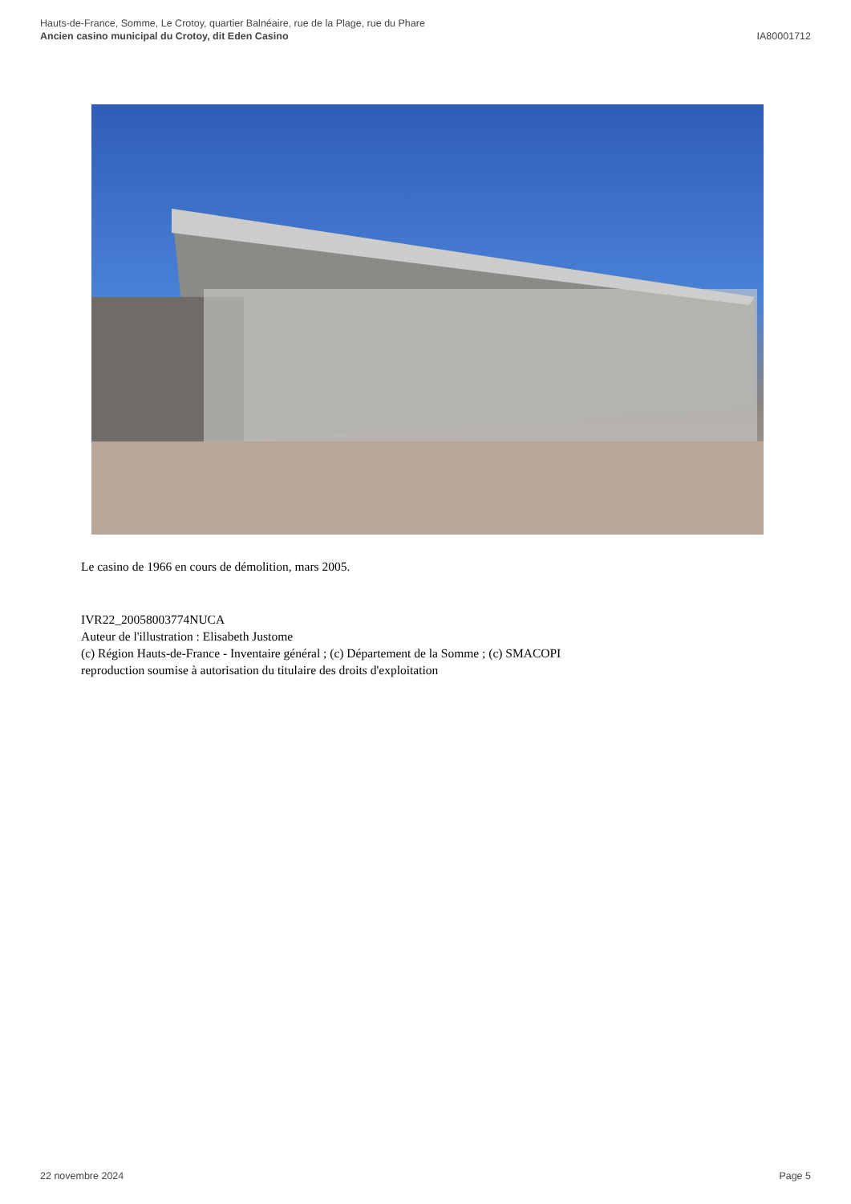Hauts-de-France, Somme, Le Crotoy, quartier Balnéaire, rue de la Plage, rue du Phare
Ancien casino municipal du Crotoy, dit Eden Casino IA80001712
Le casino de 1966 en cours de démolition, mars 2005.
IVR22_20058003774NUCA
Auteur de l'illustration : Elisabeth Justome
(c) Région Hauts-de-France - Inventaire général ; (c) Département de la Somme ; (c) SMACOPI
reproduction soumise à autorisation du titulaire des droits d'exploitation
22 novembre 2024 Page 5